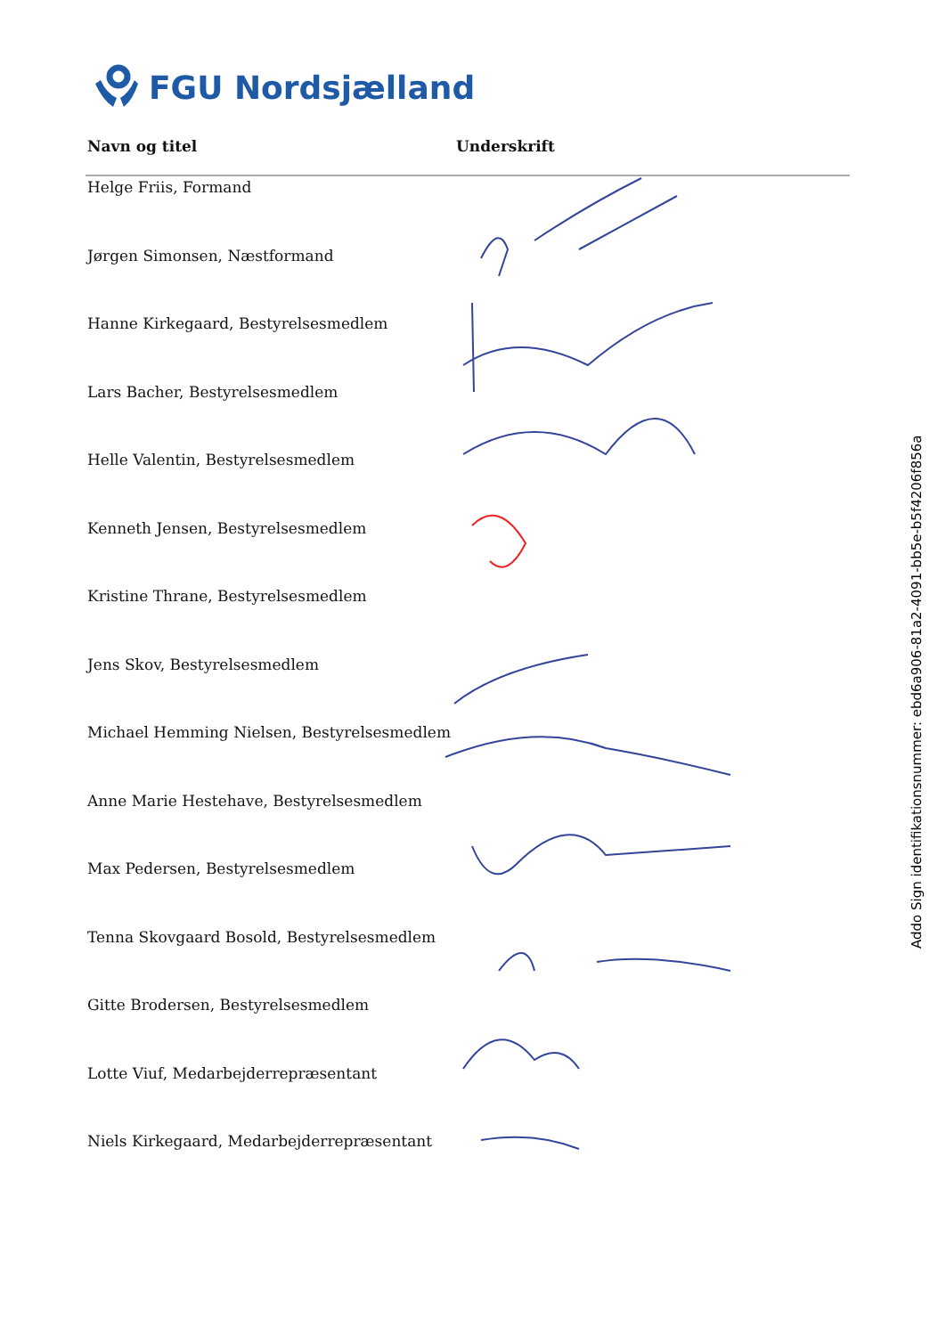FGU Nordsjælland
| Navn og titel | Underskrift |
| --- | --- |
| Helge Friis, Formand | |
| Jørgen Simonsen, Næstformand | |
| Hanne Kirkegaard, Bestyrelsesmedlem | |
| Lars Bacher, Bestyrelsesmedlem | |
| Helle Valentin, Bestyrelsesmedlem | |
| Kenneth Jensen, Bestyrelsesmedlem | |
| Kristine Thrane, Bestyrelsesmedlem | |
| Jens Skov, Bestyrelsesmedlem | |
| Michael Hemming Nielsen, Bestyrelsesmedlem | |
| Anne Marie Hestehave, Bestyrelsesmedlem | |
| Max Pedersen, Bestyrelsesmedlem | |
| Tenna Skovgaard Bosold, Bestyrelsesmedlem | |
| Gitte Brodersen, Bestyrelsesmedlem | |
| Lotte Viuf, Medarbejderrepræsentant | |
| Niels Kirkegaard, Medarbejderrepræsentant | |
Addo Sign identifikationsnummer: ebd6a906-81a2-4091-bb5e-b5f4206f856a